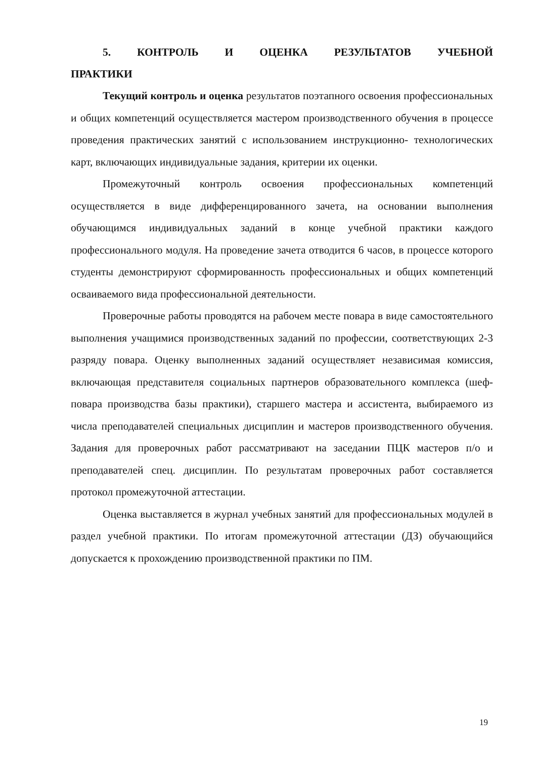5. КОНТРОЛЬ И ОЦЕНКА РЕЗУЛЬТАТОВ УЧЕБНОЙ ПРАКТИКИ
Текущий контроль и оценка результатов поэтапного освоения профессиональных и общих компетенций осуществляется мастером производственного обучения в процессе проведения практических занятий с использованием инструкционно- технологических карт, включающих индивидуальные задания, критерии их оценки.
Промежуточный контроль освоения профессиональных компетенций осуществляется в виде дифференцированного зачета, на основании выполнения обучающимся индивидуальных заданий в конце учебной практики каждого профессионального модуля. На проведение зачета отводится 6 часов, в процессе которого студенты демонстрируют сформированность профессиональных и общих компетенций осваиваемого вида профессиональной деятельности.
Проверочные работы проводятся на рабочем месте повара в виде самостоятельного выполнения учащимися производственных заданий по профессии, соответствующих 2-3 разряду повара. Оценку выполненных заданий осуществляет независимая комиссия, включающая представителя социальных партнеров образовательного комплекса (шеф-повара производства базы практики), старшего мастера и ассистента, выбираемого из числа преподавателей специальных дисциплин и мастеров производственного обучения. Задания для проверочных работ рассматривают на заседании ПЦК мастеров п/о и преподавателей спец. дисциплин. По результатам проверочных работ составляется протокол промежуточной аттестации.
Оценка выставляется в журнал учебных занятий для профессиональных модулей в раздел учебной практики. По итогам промежуточной аттестации (ДЗ) обучающийся допускается к прохождению производственной практики по ПМ.
19